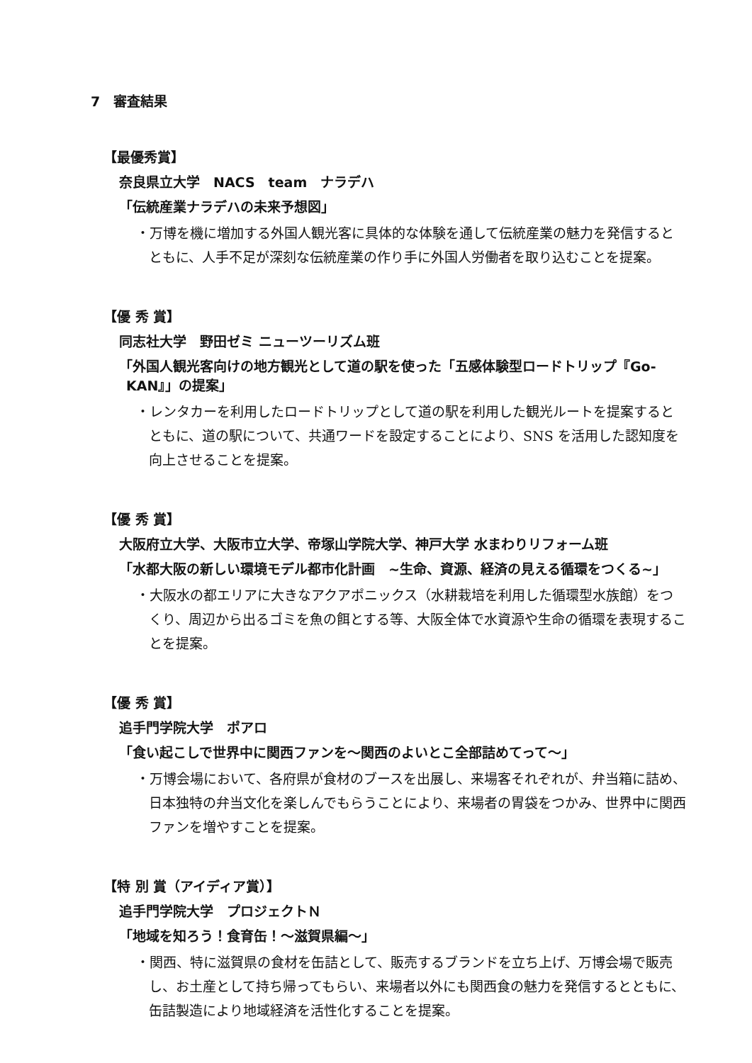7　審査結果
【最優秀賞】
奈良県立大学　NACS　team　ナラデハ
「伝統産業ナラデハの未来予想図」
・万博を機に増加する外国人観光客に具体的な体験を通して伝統産業の魅力を発信するとともに、人手不足が深刻な伝統産業の作り手に外国人労働者を取り込むことを提案。
【優 秀 賞】
同志社大学　野田ゼミ ニューツーリズム班
「外国人観光客向けの地方観光として道の駅を使った「五感体験型ロードトリップ『Go-KAN』」の提案」
・レンタカーを利用したロードトリップとして道の駅を利用した観光ルートを提案するとともに、道の駅について、共通ワードを設定することにより、SNS を活用した認知度を向上させることを提案。
【優 秀 賞】
大阪府立大学、大阪市立大学、帝塚山学院大学、神戸大学 水まわりリフォーム班
「水都大阪の新しい環境モデル都市化計画　~生命、資源、経済の見える循環をつくる~」
・大阪水の都エリアに大きなアクアポニックス（水耕栽培を利用した循環型水族館）をつくり、周辺から出るゴミを魚の餌とする等、大阪全体で水資源や生命の循環を表現することを提案。
【優 秀 賞】
追手門学院大学　ポアロ
「食い起こしで世界中に関西ファンを～関西のよいとこ全部詰めてって～」
・万博会場において、各府県が食材のブースを出展し、来場客それぞれが、弁当箱に詰め、日本独特の弁当文化を楽しんでもらうことにより、来場者の胃袋をつかみ、世界中に関西ファンを増やすことを提案。
【特 別 賞（アイディア賞）】
追手門学院大学　プロジェクトＮ
「地域を知ろう！食育缶！～滋賀県編～」
・関西、特に滋賀県の食材を缶詰として、販売するブランドを立ち上げ、万博会場で販売し、お土産として持ち帰ってもらい、来場者以外にも関西食の魅力を発信するとともに、缶詰製造により地域経済を活性化することを提案。